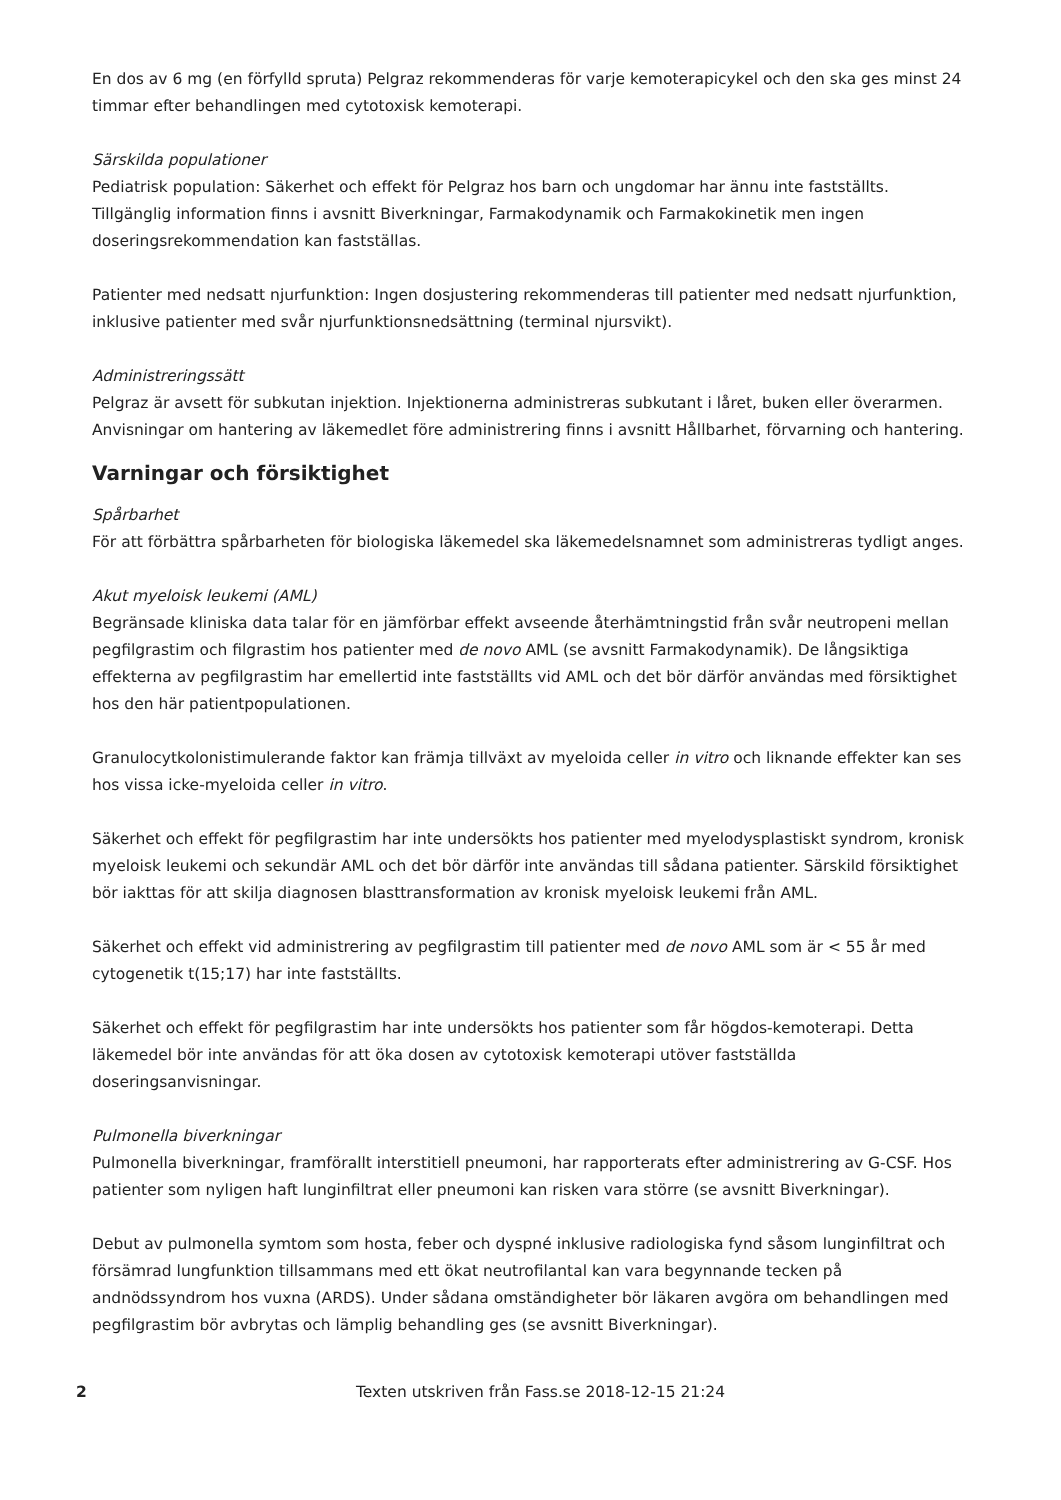En dos av 6 mg (en förfylld spruta) Pelgraz rekommenderas för varje kemoterapicykel och den ska ges minst 24 timmar efter behandlingen med cytotoxisk kemoterapi.
Särskilda populationer
Pediatrisk population: Säkerhet och effekt för Pelgraz hos barn och ungdomar har ännu inte fastställts. Tillgänglig information finns i avsnitt Biverkningar, Farmakodynamik och Farmakokinetik men ingen doseringsrekommendation kan fastställas.
Patienter med nedsatt njurfunktion: Ingen dosjustering rekommenderas till patienter med nedsatt njurfunktion, inklusive patienter med svår njurfunktionsnedsättning (terminal njursvikt).
Administreringssätt
Pelgraz är avsett för subkutan injektion. Injektionerna administreras subkutant i låret, buken eller överarmen. Anvisningar om hantering av läkemedlet före administrering finns i avsnitt Hållbarhet, förvarning och hantering.
Varningar och försiktighet
Spårbarhet
För att förbättra spårbarheten för biologiska läkemedel ska läkemedelsnamnet som administreras tydligt anges.
Akut myeloisk leukemi (AML)
Begränsade kliniska data talar för en jämförbar effekt avseende återhämtningstid från svår neutropeni mellan pegfilgrastim och filgrastim hos patienter med de novo AML (se avsnitt Farmakodynamik). De långsiktiga effekterna av pegfilgrastim har emellertid inte fastställts vid AML och det bör därför användas med försiktighet hos den här patientpopulationen.
Granulocytkolonistimulerande faktor kan främja tillväxt av myeloida celler in vitro och liknande effekter kan ses hos vissa icke-myeloida celler in vitro.
Säkerhet och effekt för pegfilgrastim har inte undersökts hos patienter med myelodysplastiskt syndrom, kronisk myeloisk leukemi och sekundär AML och det bör därför inte användas till sådana patienter. Särskild försiktighet bör iakttas för att skilja diagnosen blasttransformation av kronisk myeloisk leukemi från AML.
Säkerhet och effekt vid administrering av pegfilgrastim till patienter med de novo AML som är < 55 år med cytogenetik t(15;17) har inte fastställts.
Säkerhet och effekt för pegfilgrastim har inte undersökts hos patienter som får högdos-kemoterapi. Detta läkemedel bör inte användas för att öka dosen av cytotoxisk kemoterapi utöver fastställda doseringsanvisningar.
Pulmonella biverkningar
Pulmonella biverkningar, framförallt interstitiell pneumoni, har rapporterats efter administrering av G-CSF. Hos patienter som nyligen haft lunginfiltrat eller pneumoni kan risken vara större (se avsnitt Biverkningar).
Debut av pulmonella symtom som hosta, feber och dyspné inklusive radiologiska fynd såsom lunginfiltrat och försämrad lungfunktion tillsammans med ett ökat neutrofilantal kan vara begynnande tecken på andnödssyndrom hos vuxna (ARDS). Under sådana omständigheter bör läkaren avgöra om behandlingen med pegfilgrastim bör avbrytas och lämplig behandling ges (se avsnitt Biverkningar).
2 Texten utskriven från Fass.se 2018-12-15 21:24